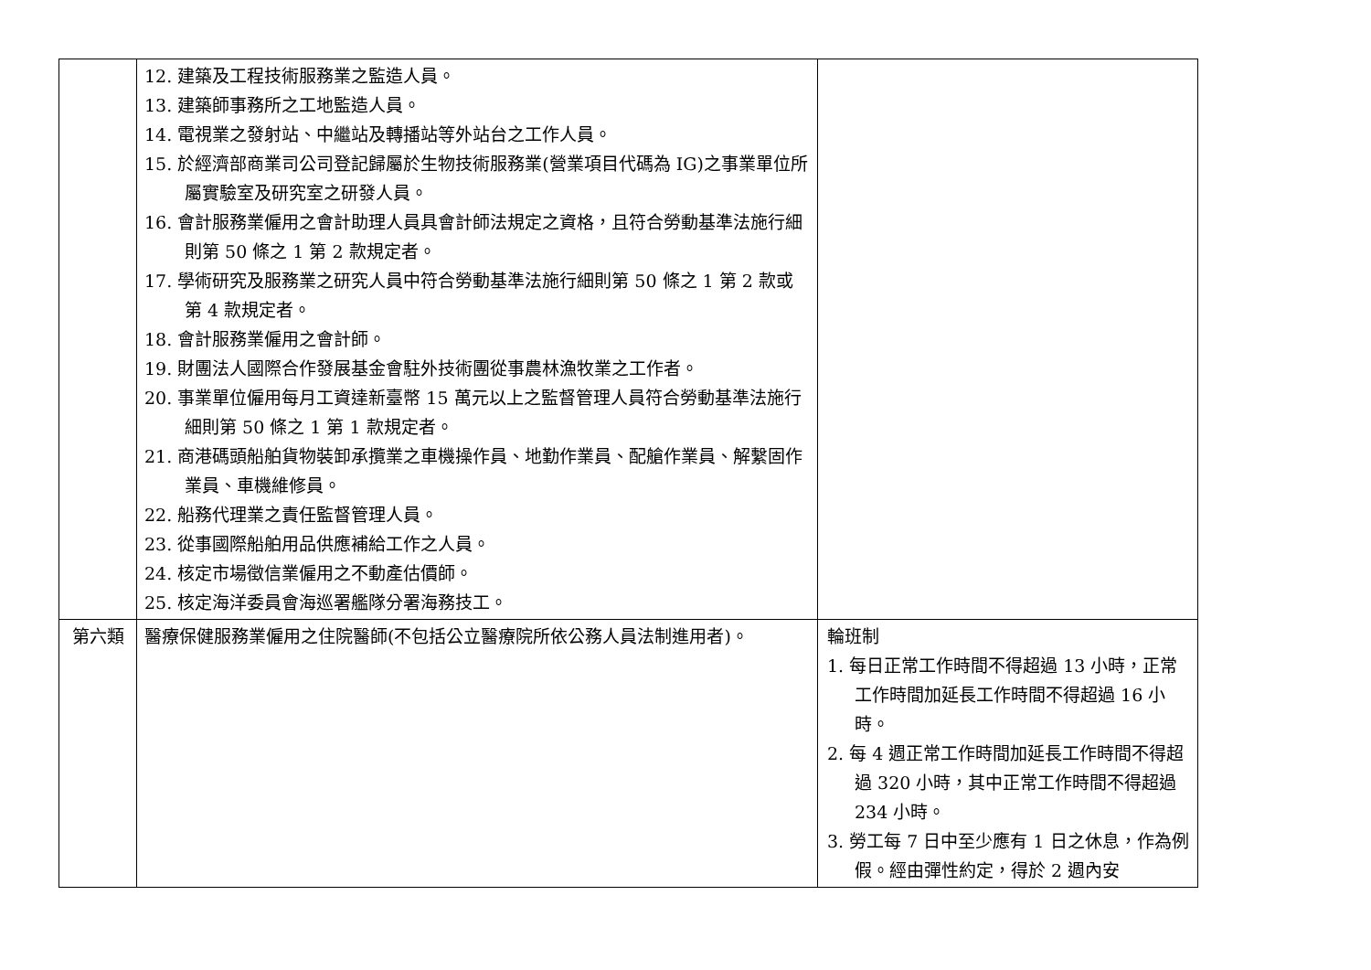| | 12. 建築及工程技術服務業之監造人員。 13. 建築師事務所之工地監造人員。 14. 電視業之發射站、中繼站及轉播站等外站台之工作人員。 15. 於經濟部商業司公司登記歸屬於生物技術服務業(營業項目代碼為 IG)之事業單位所屬實驗室及研究室之研發人員。 16. 會計服務業僱用之會計助理人員具會計師法規定之資格，且符合勞動基準法施行細則第 50 條之 1 第 2 款規定者。 17. 學術研究及服務業之研究人員中符合勞動基準法施行細則第 50 條之 1 第 2 款或第 4 款規定者。 18. 會計服務業僱用之會計師。 19. 財團法人國際合作發展基金會駐外技術團從事農林漁牧業之工作者。 20. 事業單位僱用每月工資達新臺幣 15 萬元以上之監督管理人員符合勞動基準法施行細則第 50 條之 1 第 1 款規定者。 21. 商港碼頭船舶貨物裝卸承攬業之車機操作員、地勤作業員、配艙作業員、解繫固作業員、車機維修員。 22. 船務代理業之責任監督管理人員。 23. 從事國際船舶用品供應補給工作之人員。 24. 核定市場徵信業僱用之不動產估價師。 25. 核定海洋委員會海巡署艦隊分署海務技工。 | |
| 第六類 | 醫療保健服務業僱用之住院醫師(不包括公立醫療院所依公務人員法制進用者)。 | 輪班制 1. 每日正常工作時間不得超過 13 小時，正常工作時間加延長工作時間不得超過 16 小時。 2. 每 4 週正常工作時間加延長工作時間不得超過 320 小時，其中正常工作時間不得超過 234 小時。 3. 勞工每 7 日中至少應有 1 日之休息，作為例假。經由彈性約定，得於 2 週內安 |